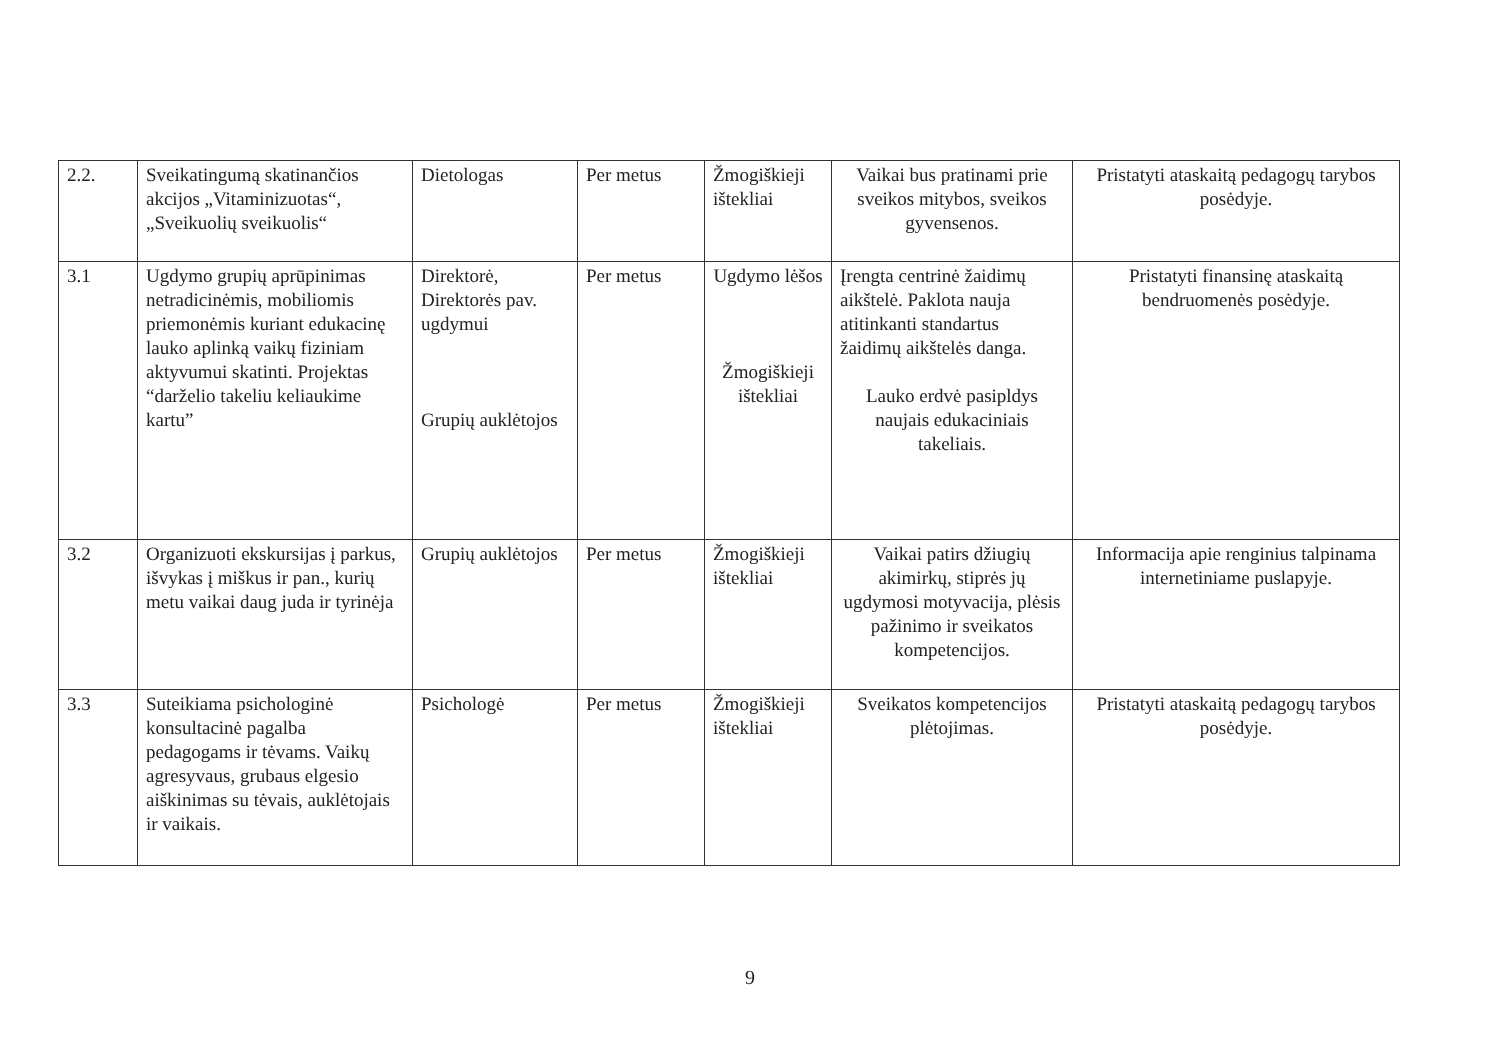| 2.2. | Sveikatingumą skatinančios akcijos „Vitaminizuotas“, „Sveikuolių sveikuolis“ | Dietologas | Per metus | Žmogiškieji ištekliai | Vaikai bus pratinami prie sveikos mitybos, sveikos gyvensenos. | Pristatyti ataskaitą pedagogų tarybos posėdyje. |
| 3.1 | Ugdymo grupių aprūpinimas netradicinėmis, mobiliomis priemonėmis kuriant edukacinę lauko aplinką vaikų fiziniam aktyvumui skatinti. Projektas “darželio takeliu keliaukime kartu” | Direktorė, Direktorės pav. ugdymui Grupių auklėtojos | Per metus | Ugdymo lėšos Žmogiškieji ištekliai | Įrengta centrinė žaidimų aikštelė. Paklota nauja atitinkanti standartus žaidimų aikštelės danga. Lauko erdvė pasipldys naujais edukaciniais takeliais. | Pristatyti finansinę ataskaitą bendruomenės posėdyje. |
| 3.2 | Organizuoti ekskursijas į parkus, išvykas į miškus ir pan., kurių metu vaikai daug juda ir tyrinėja | Grupių auklėtojos | Per metus | Žmogiškieji ištekliai | Vaikai patirs džiugių akimirkų, stiprės jų ugdymosi motyvacija, plėsis pažinimo ir sveikatos kompetencijos. | Informacija apie renginius talpinama internetiniame puslapyje. |
| 3.3 | Suteikiama psichologinė konsultacinė pagalba pedagogams ir tėvams. Vaikų agresyvaus, grubaus elgesio aiškinimas su tėvais, auklėtojais ir vaikais. | Psichologė | Per metus | Žmogiškieji ištekliai | Sveikatos kompetencijos plėtojimas. | Pristatyti ataskaitą pedagogų tarybos posėdyje. |
9